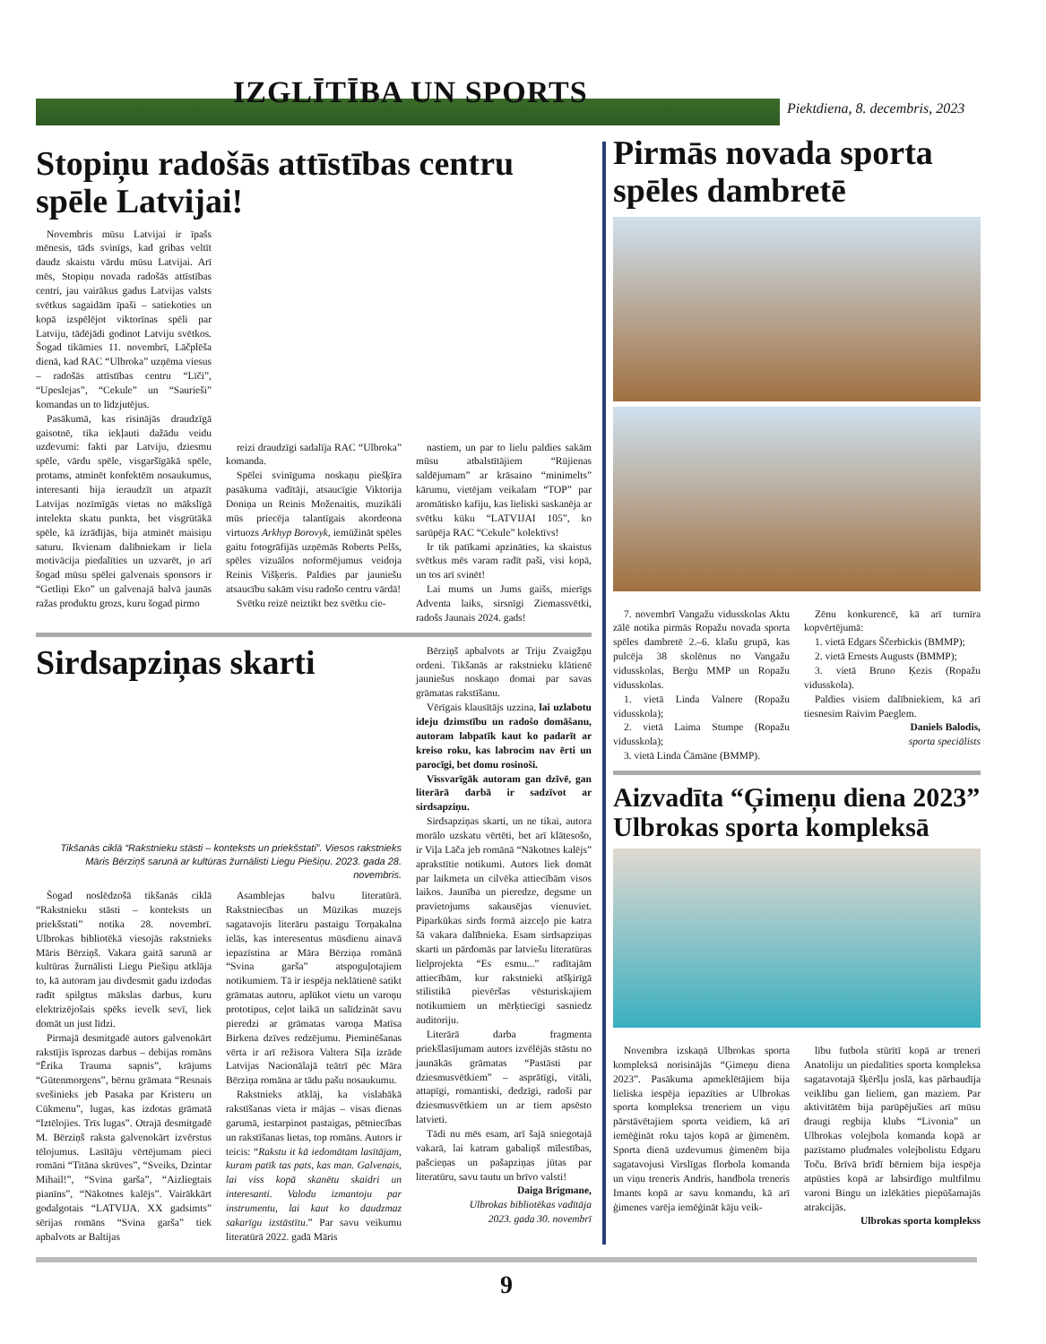IZGLĪTĪBA UN SPORTS
Piektdiena, 8. decembris, 2023
Stopiņu radošās attīstības centru spēle Latvijai!
Novembris mūsu Latvijai ir īpašs mēnesis, tāds svinīgs, kad gribas veltīt daudz skaistu vārdu mūsu Latvijai. Arī mēs, Stopiņu novada radošās attīstības centri, jau vairākus gadus Latvijas valsts svētkus sagaidām īpaši – satiekoties un kopā izspēlējot viktorīnas spēli par Latviju, tādējādi godinot Latviju svētkos. Šogad tikāmies 11. novembrī, Lāčplēša dienā, kad RAC “Ulbroka” uzņēma viesus – radošās attīstības centru “Līči”, “Upeslejas”, “Cekule” un “Saurieši” komandas un to līdzjutējus.
Pasākumā, kas risinājās draudzīgā gaisotnē, tika iekļauti dažādu veidu uzdevumi: fakti par Latviju, dziesmu spēle, vārdu spēle, visgaršīgākā spēle, protams, atminēt konfektēm nosaukumus, interesanti bija ieraudzīt un atpazīt Latvijas nozīmīgās vietas no mākslīgā intelekta skatu punkta, bet visgrūtākā spēle, kā izrādījās, bija atminēt maisiņu saturu. Ikvienam dalībniekam ir liela motivācija piedalīties un uzvarēt, jo arī šogad mūsu spēlei galvenais sponsors ir “Getliņi Eko” un galvenajā balvā jaunās ražas produktu grozs, kuru šogad pirmo
reizi draudzīgi sadalīja RAC “Ulbroka” komanda.
Spēlei svinīguma noskaņu piešķīra pasākuma vadītāji, atsaucīgie Viktorija Doniņa un Reinis Moženaitis, muzikāli mūs priecēja talantīgais akordeona virtuozs Arkhyp Borovyk, iemūžināt spēles gaitu fotogrāfijās uzņēmās Roberts Pelšs, spēles vizuālos noformējumus veidoja Reinis Višķeris. Paldies par jauniešu atsaucību sakām visu radošo centru vārdā!
Svētku reizē neiztikt bez svētku cie-
nastiem, un par to lielu paldies sakām mūsu atbalstītājiem “Rūjienas saldējumam” ar krāsaino “minimelts” kārumu, vietējam veikalam “TOP” par aromātisko kafiju, kas lieliski saskanēja ar svētku kūku “LATVIJAI 105”, ko sarūpēja RAC “Cekule” kolektīvs!
Ir tik patīkami apzināties, ka skaistus svētkus mēs varam radīt paši, visi kopā, un tos arī svinēt!
Lai mums un Jums gaišs, mierīgs Adventa laiks, sirsnīgi Ziemassvētki, radošs Jaunais 2024. gads!
Sirdsapziņas skarti
Tikšanās ciklā “Rakstnieku stāsti – konteksts un priekšstati”. Viesos rakstnieks Māris Bērziņš sarunā ar kultūras žurnālisti Liegu Piešiņu. 2023. gada 28. novembris.
Šogad noslēdzošā tikšanās ciklā “Rakstnieku stāsti – konteksts un priekšstati” notika 28. novembrī. Ulbrokas bibliotēkā viesojās rakstnieks Māris Bērziņš. Vakara gaitā sarunā ar kultūras žurnālisti Liegu Piešiņu atklāja to, kā autoram jau divdesmit gadu izdodas radīt spilgtus mākslas darbus, kuru elektrizējošais spēks ievelk sevī, liek domāt un just līdzi.
Pirmajā desmitgadē autors galvenokārt rakstījis īsprozas darbus – debijas romāns “Ērika Trauma sapnis”, krājums “Gūtenmorgens”, bērnu grāmata “Resnais svešinieks jeb Pasaka par Kristeru un Cūkmenu”, lugas, kas izdotas grāmatā “Iztēlojies. Trīs lugas”. Otrajā desmitgadē M. Bērziņš raksta galvenokārt izvērstus tēlojumus. Lasītāju vērtējumam pieci romāni “Titāna skrūves”, “Sveiks, Dzintar Mihail!”, “Svina garša”, “Aizliegtais pianīns”, “Nākotnes kalējs”. Vairākkārt godalgotais “LATVIJA. XX gadsimts” sērijas romāns “Svina garša” tiek apbalvots ar Baltijas
Asamblejas balvu literatūrā. Rakstniecības un Mūzikas muzejs sagatavojis literāru pastaigu Torņakalna ielās, kas interesentus mūsdienu ainavā iepazīstina ar Māra Bērziņa romānā “Svina garša” atspoguļotajiem notikumiem. Tā ir iespēja neklātienē satikt grāmatas autoru, aplūkot vietu un varoņu prototipus, ceļot laikā un salīdzināt savu pieredzi ar grāmatas varoņa Matīsa Birkena dzīves redzējumu. Pieminēšanas vērta ir arī režisora Valtera Sīļa izrāde Latvijas Nacionālajā teātrī pēc Māra Bērziņa romāna ar tādu pašu nosaukumu.
Rakstnieks atklāj, ka vislabākā rakstīšanas vieta ir mājas – visas dienas garumā, iestarpinot pastaigas, pētniecības un rakstīšanas lietas, top romāns. Autors ir teicis: “Rakstu it kā iedomātam lasītājam, kuram patīk tas pats, kas man. Galvenais, lai viss kopā skanētu skaidri un interesanti. Valodu izmantoju par instrumentu, lai kaut ko daudzmaz sakarīgu izstāstītu.” Par savu veikumu literatūrā 2022. gadā Māris
Bērziņš apbalvots ar Triju Zvaigžņu ordeni. Tikšanās ar rakstnieku klātienē jauniešus noskaņo domai par savas grāmatas rakstīšanu.
Vērīgais klausītājs uzzina, lai uzlabotu ideju dzimstību un radošo domāšanu, autoram labpatīk kaut ko padarīt ar kreiso roku, kas labrocim nav ērti un parocīgi, bet domu rosinoši.
Vissvarīgāk autoram gan dzīvē, gan literārā darbā ir sadzīvot ar sirdsapziņu.
Sirdsapziņas skarti, un ne tikai, autora morālo uzskatu vērtēti, bet arī klātesošo, ir Viļa Lāča jeb romānā “Nākotnes kalējs” aprakstītie notikumi. Autors liek domāt par laikmeta un cilvēka attiecībām visos laikos. Jaunība un pieredze, degsme un pravietojums sakausējas vienuviet. Piparkūkas sirds formā aizceļo pie katra šā vakara dalībnieka. Esam sirdsapziņas skarti un pārdomās par latviešu literatūras lielprojekta “Es esmu...” radītajām attiecībām, kur rakstnieki atšķirīgā stilistikā pievēršas vēsturiskajiem notikumiem un mērķtiecīgi sasniedz auditoriju.
Literārā darba fragmenta priekšlasījumam autors izvēlējās stāstu no jaunākās grāmatas “Pastāsti par dziesmusvētkiem” – asprātīgi, vitāli, attapīgi, romantiski, dedzīgi, radoši par dziesmusvētkiem un ar tiem apsēsto latvieti.
Tādi nu mēs esam, arī šajā sniegotajā vakarā, lai katram gabaliņš mīlestības, pašcieņas un pašapziņas jūtas par literatūru, savu tautu un brīvo valsti!
Daiga Brigmane,
Ulbrokas bibliotēkas vadītāja
2023. gada 30. novembrī
Pirmās novada sporta spēles dambretē
7. novembrī Vangažu vidusskolas Aktu zālē notika pirmās Ropažu novada sporta spēles dambretē 2.–6. klašu grupā, kas pulcēja 38 skolēnus no Vangažu vidusskolas, Berģu MMP un Ropažu vidusskolas.
1. vietā Linda Valnere (Ropažu vidusskola);
2. vietā Laima Stumpe (Ropažu vidusskola);
3. vietā Linda Čāmāne (BMMP).
Zēnu konkurencē, kā arī turnīra kopvērtējumā:
1. vietā Edgars Ščerbickis (BMMP);
2. vietā Ernests Augusts (BMMP);
3. vietā Bruno Ķezis (Ropažu vidusskola).
Paldies visiem dalībniekiem, kā arī tiesnesim Raivim Paeglem.
Daniels Balodis,
sporta speciālists
Aizvadīta “Ģimeņu diena 2023” Ulbrokas sporta kompleksā
Novembra izskaņā Ulbrokas sporta kompleksā norisinājās “Ģimeņu diena 2023”. Pasākuma apmeklētājiem bija lieliska iespēja iepazīties ar Ulbrokas sporta kompleksa treneriem un viņu pārstāvētajiem sporta veidiem, kā arī iemēģināt roku tajos kopā ar ģimenēm. Sporta dienā uzdevumus ģimenēm bija sagatavojusi Virslīgas florbola komanda un viņu treneris Andris, handbola treneris Imants kopā ar savu komandu, kā arī ģimenes varēja iemēģināt kāju veik-
lību futbola stūrītī kopā ar treneri Anatoliju un piedalīties sporta kompleksa sagatavotajā šķēršļu joslā, kas pārbaudīja veiklību gan lieliem, gan maziem. Par aktivitātēm bija parūpējušies arī mūsu draugi regbija klubs “Livonia” un Ulbrokas volejbola komanda kopā ar pazīstamo pludmales volejbolistu Edgaru Toču. Brīvā brīdī bērniem bija iespēja atpūsties kopā ar labsirdīgo multfilmu varoni Bingu un izlēkāties piepūšamajās atrakcijās.
Ulbrokas sporta komplekss
9